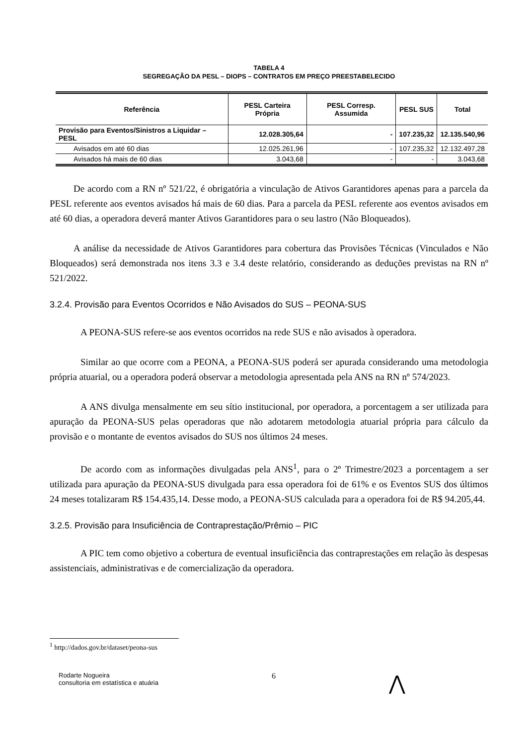TABELA 4
SEGREGAÇÃO DA PESL – DIOPS – CONTRATOS EM PREÇO PREESTABELECIDO
| Referência | PESL Carteira Própria | PESL Corresp. Assumida | PESL SUS | Total |
| --- | --- | --- | --- | --- |
| Provisão para Eventos/Sinistros a Liquidar – PESL | 12.028.305,64 | - | 107.235,32 | 12.135.540,96 |
| Avisados em até 60 dias | 12.025.261,96 | - | 107.235,32 | 12.132.497,28 |
| Avisados há mais de 60 dias | 3.043,68 | - | - | 3.043,68 |
De acordo com a RN nº 521/22, é obrigatória a vinculação de Ativos Garantidores apenas para a parcela da PESL referente aos eventos avisados há mais de 60 dias. Para a parcela da PESL referente aos eventos avisados em até 60 dias, a operadora deverá manter Ativos Garantidores para o seu lastro (Não Bloqueados).
A análise da necessidade de Ativos Garantidores para cobertura das Provisões Técnicas (Vinculados e Não Bloqueados) será demonstrada nos itens 3.3 e 3.4 deste relatório, considerando as deduções previstas na RN nº 521/2022.
3.2.4. Provisão para Eventos Ocorridos e Não Avisados do SUS – PEONA-SUS
A PEONA-SUS refere-se aos eventos ocorridos na rede SUS e não avisados à operadora.
Similar ao que ocorre com a PEONA, a PEONA-SUS poderá ser apurada considerando uma metodologia própria atuarial, ou a operadora poderá observar a metodologia apresentada pela ANS na RN nº 574/2023.
A ANS divulga mensalmente em seu sítio institucional, por operadora, a porcentagem a ser utilizada para apuração da PEONA-SUS pelas operadoras que não adotarem metodologia atuarial própria para cálculo da provisão e o montante de eventos avisados do SUS nos últimos 24 meses.
De acordo com as informações divulgadas pela ANS<sup>1</sup>, para o 2º Trimestre/2023 a porcentagem a ser utilizada para apuração da PEONA-SUS divulgada para essa operadora foi de 61% e os Eventos SUS dos últimos 24 meses totalizaram R$ 154.435,14. Desse modo, a PEONA-SUS calculada para a operadora foi de R$ 94.205,44.
3.2.5. Provisão para Insuficiência de Contraprestação/Prêmio – PIC
A PIC tem como objetivo a cobertura de eventual insuficiência das contraprestações em relação às despesas assistenciais, administrativas e de comercialização da operadora.
<sup>1</sup> http://dados.gov.br/dataset/peona-sus
Rodarte Nogueira
consultoria em estatística e atuária
6
⋀